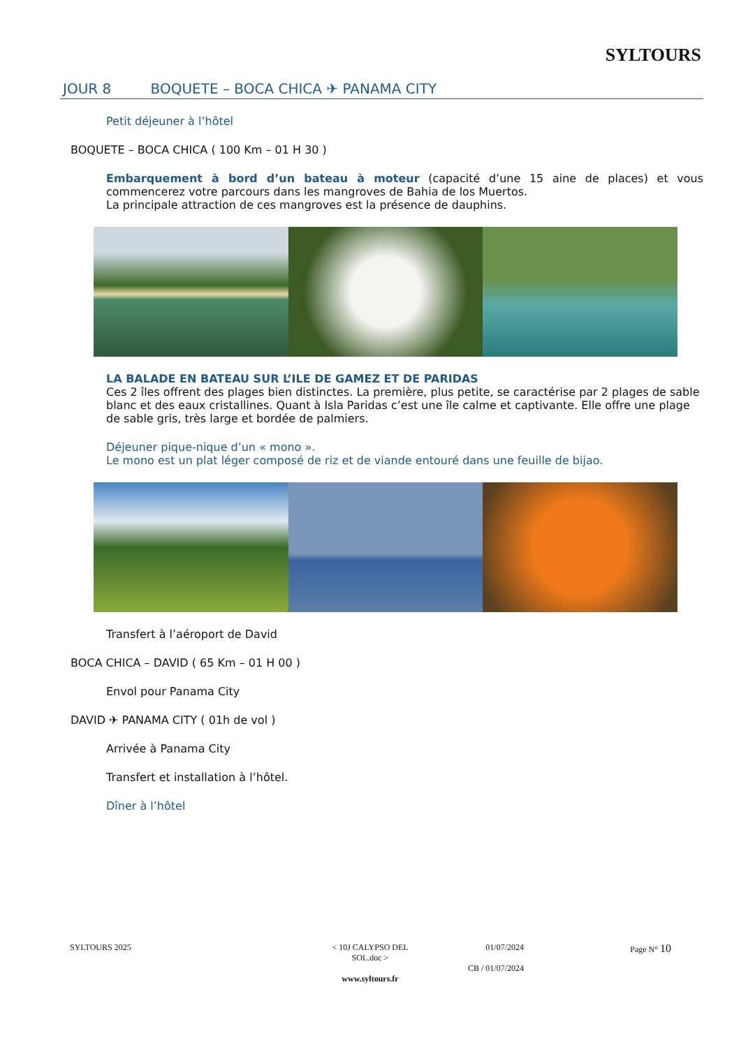SYLTOURS
JOUR 8 BOQUETE – BOCA CHICA ✈ PANAMA CITY
Petit déjeuner à l’hôtel
BOQUETE – BOCA CHICA ( 100 Km – 01 H 30 )
Embarquement à bord d’un bateau à moteur (capacité d’une 15 aine de places) et vous commencerez votre parcours dans les mangroves de Bahia de los Muertos.
La principale attraction de ces mangroves est la présence de dauphins.
LA BALADE EN BATEAU SUR L’ILE DE GAMEZ ET DE PARIDAS
Ces 2 îles offrent des plages bien distinctes. La première, plus petite, se caractérise par 2 plages de sable blanc et des eaux cristallines. Quant à Isla Paridas c’est une île calme et captivante. Elle offre une plage de sable gris, très large et bordée de palmiers.
Déjeuner pique-nique d’un « mono ».
Le mono est un plat léger composé de riz et de viande entouré dans une feuille de bijao.
Transfert à l’aéroport de David
BOCA CHICA – DAVID ( 65 Km – 01 H 00 )
Envol pour Panama City
DAVID ✈ PANAMA CITY ( 01h de vol )
Arrivée à Panama City
Transfert et installation à l’hôtel.
Dîner à l’hôtel
SYLTOURS 2025 < 10J CALYPSO DEL SOL.doc >
www.syltours.fr
01/07/2024
CB / 01/07/2024
Page N° 10